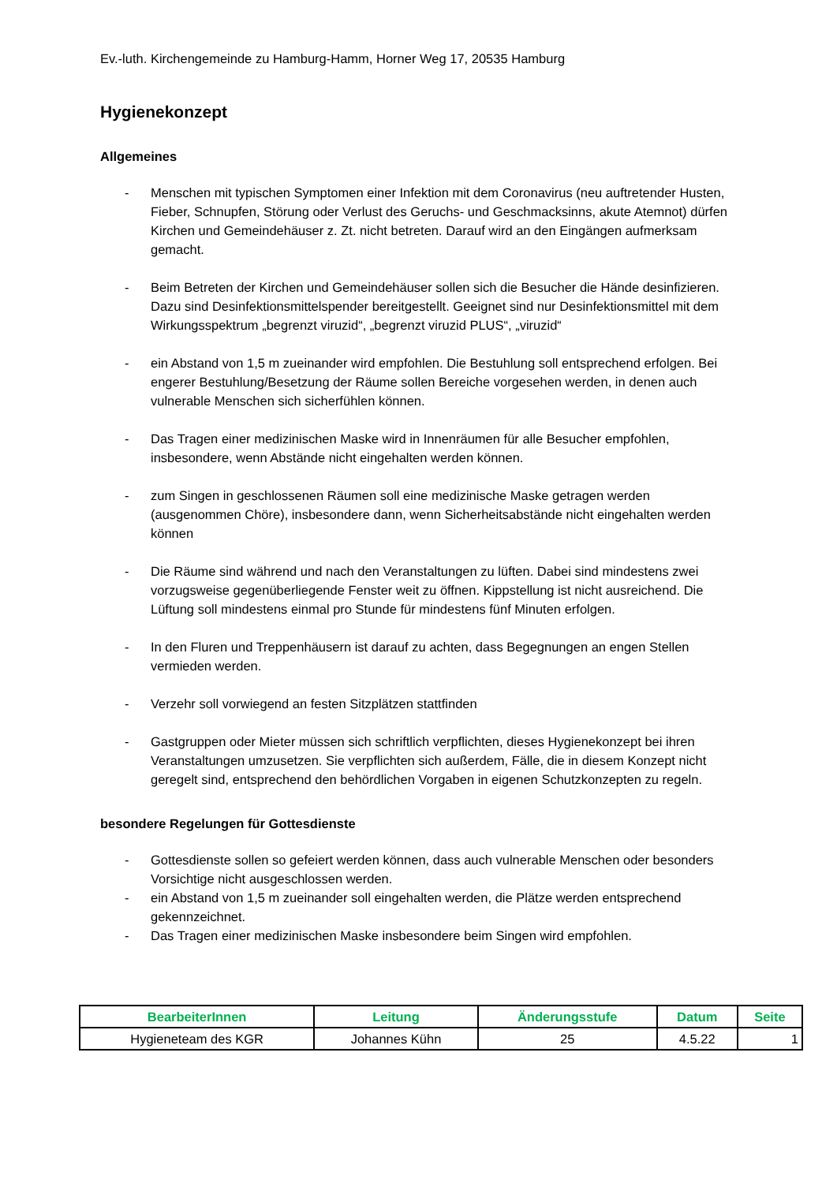Ev.-luth. Kirchengemeinde zu Hamburg-Hamm, Horner Weg 17, 20535 Hamburg
Hygienekonzept
Allgemeines
- Menschen mit typischen Symptomen einer Infektion mit dem Coronavirus (neu auftretender Husten, Fieber, Schnupfen, Störung oder Verlust des Geruchs- und Geschmacksinns, akute Atemnot) dürfen Kirchen und Gemeindehäuser z. Zt. nicht betreten. Darauf wird an den Eingängen aufmerksam gemacht.
- Beim Betreten der Kirchen und Gemeindehäuser sollen sich die Besucher die Hände desinfizieren. Dazu sind Desinfektionsmittelspender bereitgestellt. Geeignet sind nur Desinfektionsmittel mit dem Wirkungsspektrum „begrenzt viruzid“, „begrenzt viruzid PLUS“, „viruzid“
- ein Abstand von 1,5 m zueinander wird empfohlen. Die Bestuhlung soll entsprechend erfolgen. Bei engerer Bestuhlung/Besetzung der Räume sollen Bereiche vorgesehen werden, in denen auch vulnerable Menschen sich sicherfühlen können.
- Das Tragen einer medizinischen Maske wird in Innenräumen für alle Besucher empfohlen, insbesondere, wenn Abstände nicht eingehalten werden können.
- zum Singen in geschlossenen Räumen soll eine medizinische Maske getragen werden (ausgenommen Chöre), insbesondere dann, wenn Sicherheitsabstände nicht eingehalten werden können
- Die Räume sind während und nach den Veranstaltungen zu lüften. Dabei sind mindestens zwei vorzugsweise gegenüberliegende Fenster weit zu öffnen. Kippstellung ist nicht ausreichend. Die Lüftung soll mindestens einmal pro Stunde für mindestens fünf Minuten erfolgen.
- In den Fluren und Treppenhäusern ist darauf zu achten, dass Begegnungen an engen Stellen vermieden werden.
- Verzehr soll vorwiegend an festen Sitzplätzen stattfinden
- Gastgruppen oder Mieter müssen sich schriftlich verpflichten, dieses Hygienekonzept bei ihren Veranstaltungen umzusetzen. Sie verpflichten sich außerdem, Fälle, die in diesem Konzept nicht geregelt sind, entsprechend den behördlichen Vorgaben in eigenen Schutzkonzepten zu regeln.
besondere Regelungen für Gottesdienste
- Gottesdienste sollen so gefeiert werden können, dass auch vulnerable Menschen oder besonders Vorsichtige nicht ausgeschlossen werden.
- ein Abstand von 1,5 m zueinander soll eingehalten werden, die Plätze werden entsprechend gekennzeichnet.
- Das Tragen einer medizinischen Maske insbesondere beim Singen wird empfohlen.
| BearbeiterInnen | Leitung | Änderungsstufe | Datum | Seite |
| --- | --- | --- | --- | --- |
| Hygieneteam des KGR | Johannes Kühn | 25 | 4.5.22 | 1 |